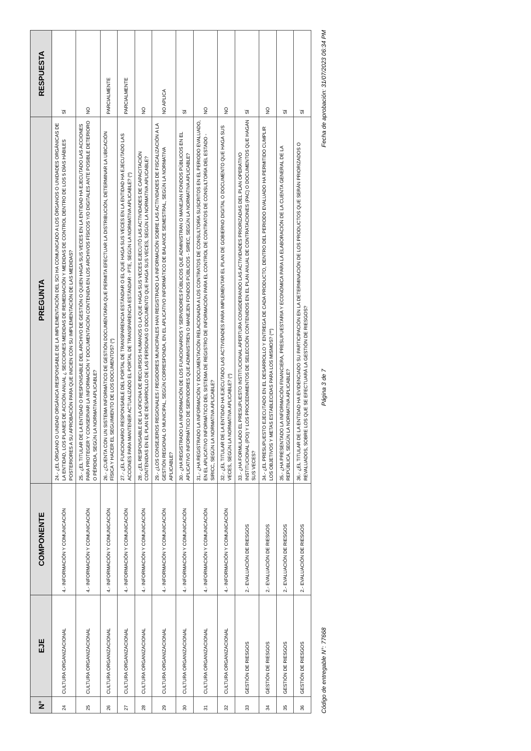| N° | EJE | COMPONENTE | PREGUNTA | RESPUESTA |
| --- | --- | --- | --- | --- |
| 24 | CULTURA ORGANIZACIONAL | 4.- INFORMACIÓN Y COMUNICACIÓN | 24.- ¿EL ÓRGANO O UNIDAD ORGÁNICA RESPONSABLE DE LA IMPLEMENTACIÓN DEL SCI HA COMUNICADO A LOS ÓRGANOS O UNIDADES ORGÁNICAS DE LA ENTIDAD, LOS PLANES DE ACCIÓN ANUAL ¿ SECCIONES MEDIDAS DE REMEDIACIÓN Y MEDIDAS DE CONTROL DENTRO DE LOS 5 DÍAS HÁBILES POSTERIORES A SU APROBACIÓN PARA QUE INICIEN CON SU IMPLEMENTACIÓN DE LAS MEDIDAS? | SÍ |
| 25 | CULTURA ORGANIZACIONAL | 4.- INFORMACIÓN Y COMUNICACIÓN | 25.- ¿EL TITULAR DE LA ENTIDAD O RESPONSABLE DEL ARCHIVO DE GESTIÓN O QUIEN HAGA SUS VECES EN LA ENTIDAD HA EJECUTADO LAS ACCIONES PARA PROTEGER Y CONSERVAR LA INFORMACIÓN Y DOCUMENTACIÓN CONTENIDA EN LOS ARCHIVOS FÍSICOS Y/O DIGITALES ANTE POSIBLE DETERIORO O PÉRDIDA, SEGÚN LA NORMATIVA APLICABLE? | NO |
| 26 | CULTURA ORGANIZACIONAL | 4.- INFORMACIÓN Y COMUNICACIÓN | 26.- ¿CUENTA CON UN SISTEMA INFORMÁTICO DE GESTIÓN DOCUMENTARIA QUE PERMITA EFECTUAR LA DISTRIBUCIÓN, DETERMINAR LA UBICACIÓN FÍSICA Y HACER EL SEGUIMIENTO DE LOS DOCUMENTOS? (*) | PARCIALMENTE |
| 27 | CULTURA ORGANIZACIONAL | 4.- INFORMACIÓN Y COMUNICACIÓN | 27.- ¿EL FUNCIONARIO RESPONSABLE DEL PORTAL DE TRANSPARENCIA ESTÁNDAR O EL QUE HAGA SUS VECES EN LA ENTIDAD HA EJECUTADO LAS ACCIONES PARA MANTENER ACTUALIZADO EL PORTAL DE TRANSPARENCIA ESTÁNDAR - PTE, SEGÚN LA NORMATIVA APLICABLE? (*) | PARCIALMENTE |
| 28 | CULTURA ORGANIZACIONAL | 4.- INFORMACIÓN Y COMUNICACIÓN | 28.- ¿EL RESPONSABLE DE LA OFICINA DE RECURSOS HUMANOS O LA QUE HAGA SUS VECES EJECUTÓ LAS ACTIVIDADES DE CAPACITACIÓN CONTENIDAS EN EL PLAN DE DESARROLLO DE LAS PERSONAS O DOCUMENTO QUE HAGA SUS VECES, SEGÚN LA NORMATIVA APLICABLE? | NO |
| 29 | CULTURA ORGANIZACIONAL | 4.- INFORMACIÓN Y COMUNICACIÓN | 29.- ¿LOS CONSEJEROS REGIONALES / REGIDORES MUNICIPALES HAN REGISTRADO LA INFORMACIÓN SOBRE LAS ACTIVIDADES DE FISCALIZACIÓN A LA GESTIÓN REGIONAL O MUNICIPAL, SEGÚN CORRESPONDA, EN EL APLICATIVO INFORMÁTICO DE BALANCE SEMESTRAL, SEGÚN LA NORMATIVA APLICABLE? | NO APLICA |
| 30 | CULTURA ORGANIZACIONAL | 4.- INFORMACIÓN Y COMUNICACIÓN | 30.- ¿HA REGISTRADO LA INFORMACIÓN DE LOS FUNCIONARIOS Y SERVIDORES PÚBLICOS QUE ADMINISTRAN O MANEJAN FONDOS PÚBLICOS EN EL APLICATIVO INFORMÁTICO DE SERVIDORES QUE ADMINISTREN O MANEJEN FONDOS PÚBLICOS - SIREC, SEGÚN LA NORMATIVA APLICABLE? | SÍ |
| 31 | CULTURA ORGANIZACIONAL | 4.- INFORMACIÓN Y COMUNICACIÓN | 31.- ¿HA REGISTRADO LA INFORMACIÓN Y DOCUMENTACIÓN RELACIONADA A LOS CONTRATOS DE CONSULTORÍA SUSCRITOS EN EL PERIODO EVALUADO, EN EL APLICATIVO INFORMÁTICO DEL SISTEMA DE REGISTRO DE INFORMACIÓN PARA EL CONTROL DE CONTRATOS DE CONSULTORÍA DEL ESTADO - SIRICC, SEGÚN LA NORMATIVA APLICABLE? | NO |
| 32 | CULTURA ORGANIZACIONAL | 4.- INFORMACIÓN Y COMUNICACIÓN | 32.- ¿EL TITULAR DE LA ENTIDAD HA EJECUTADO LAS ACTIVIDADES PARA IMPLEMENTAR EL PLAN DE GOBIERNO DIGITAL O DOCUMENTO QUE HAGA SUS VECES, SEGÚN LA NORMATIVA APLICABLE? (*) | NO |
| 33 | GESTIÓN DE RIESGOS | 2.- EVALUACIÓN DE RIESGOS | 33.- ¿HA FORMULADO EL PRESUPUESTO INSTITUCIONAL APERTURA CONSIDERANDO LAS ACTIVIDADES PRIORIZADAS DEL PLAN OPERATIVO INSTITUCIONAL (POI) Y LOS PROCEDIMIENTOS DE SELECCIÓN CONTENIDOS EN EL PLAN ANUAL DE CONTRATACIONES (PAC) O DOCUMENTOS QUE HAGAN SUS VECES? | SÍ |
| 34 | GESTIÓN DE RIESGOS | 2.- EVALUACIÓN DE RIESGOS | 34.- ¿EL PRESUPUESTO EJECUTADO EN EL DESARROLLO Y ENTREGA DE CADA PRODUCTO, DENTRO DEL PERIODO EVALUADO HA PERMITIDO CUMPLIR LOS OBJETIVOS Y METAS ESTABLECIDAS PARA LOS MISMOS? (**) | NO |
| 35 | GESTIÓN DE RIESGOS | 2.- EVALUACIÓN DE RIESGOS | 35.- ¿HA PRESENTADO LA INFORMACIÓN FINANCIERA, PRESUPUESTARIA Y ECONÓMICA PARA LA ELABORACIÓN DE LA CUENTA GENERAL DE LA REPÚBLICA, SEGÚN LA NORMATIVA APLICABLE? | SÍ |
| 36 | GESTIÓN DE RIESGOS | 2.- EVALUACIÓN DE RIESGOS | 36.- ¿EL TITULAR DE LA ENTIDAD HA EVIDENCIADO SU PARTICIPACIÓN EN LA DETERMINACIÓN DE LOS PRODUCTOS QUE SERÁN PRIORIZADOS O REVALUADOS, SOBRE LOS QUE SE EFECTUARÁ LA GESTIÓN DE RIESGOS? | SÍ |
Código de entregable N°: 77668 Página 3 de 7 Fecha de aprobación: 31/07/2023 06:34 PM